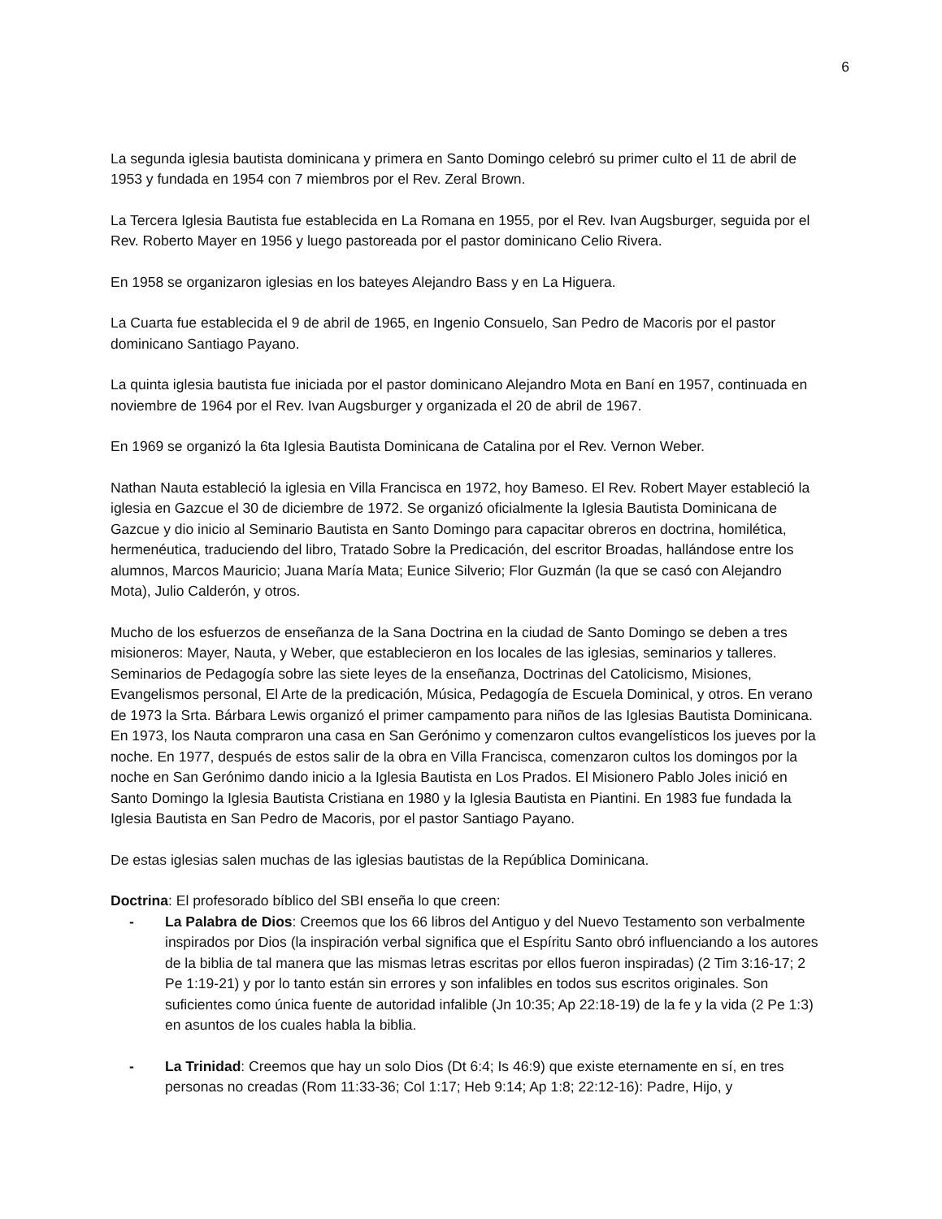6
La segunda iglesia bautista dominicana y primera en Santo Domingo celebró su primer culto el 11 de abril de 1953 y fundada en 1954 con 7 miembros por el Rev. Zeral Brown.
La Tercera Iglesia Bautista fue establecida en La Romana en 1955, por el Rev. Ivan Augsburger, seguida por el Rev. Roberto Mayer en 1956 y luego pastoreada por el pastor dominicano Celio Rivera.
En 1958 se organizaron iglesias en los bateyes Alejandro Bass y en La Higuera.
La Cuarta fue establecida el 9 de abril de 1965, en Ingenio Consuelo, San Pedro de Macoris por el pastor dominicano Santiago Payano.
La quinta iglesia bautista fue iniciada por el pastor dominicano Alejandro Mota en Baní en 1957, continuada en noviembre de 1964 por el Rev. Ivan Augsburger y organizada el 20 de abril de 1967.
En 1969 se organizó la 6ta Iglesia Bautista Dominicana de Catalina por el Rev. Vernon Weber.
Nathan Nauta estableció la iglesia en Villa Francisca en 1972, hoy Bameso. El Rev. Robert Mayer estableció la iglesia en Gazcue el 30 de diciembre de 1972. Se organizó oficialmente la Iglesia Bautista Dominicana de Gazcue y dio inicio al Seminario Bautista en Santo Domingo para capacitar obreros en doctrina, homilética, hermenéutica, traduciendo del libro, Tratado Sobre la Predicación, del escritor Broadas, hallándose entre los alumnos, Marcos Mauricio; Juana María Mata; Eunice Silverio; Flor Guzmán (la que se casó con Alejandro Mota), Julio Calderón, y otros.
Mucho de los esfuerzos de enseñanza de la Sana Doctrina en la ciudad de Santo Domingo se deben a tres misioneros: Mayer, Nauta, y Weber, que establecieron en los locales de las iglesias, seminarios y talleres. Seminarios de Pedagogía sobre las siete leyes de la enseñanza, Doctrinas del Catolicismo, Misiones, Evangelismos personal, El Arte de la predicación, Música, Pedagogía de Escuela Dominical, y otros. En verano de 1973 la Srta. Bárbara Lewis organizó el primer campamento para niños de las Iglesias Bautista Dominicana. En 1973, los Nauta compraron una casa en San Gerónimo y comenzaron cultos evangelísticos los jueves por la noche. En 1977, después de estos salir de la obra en Villa Francisca, comenzaron cultos los domingos por la noche en San Gerónimo dando inicio a la Iglesia Bautista en Los Prados. El Misionero Pablo Joles inició en Santo Domingo la Iglesia Bautista Cristiana en 1980 y la Iglesia Bautista en Piantini. En 1983 fue fundada la Iglesia Bautista en San Pedro de Macoris, por el pastor Santiago Payano.
De estas iglesias salen muchas de las iglesias bautistas de la República Dominicana.
Doctrina: El profesorado bíblico del SBI enseña lo que creen:
- La Palabra de Dios: Creemos que los 66 libros del Antiguo y del Nuevo Testamento son verbalmente inspirados por Dios (la inspiración verbal significa que el Espíritu Santo obró influenciando a los autores de la biblia de tal manera que las mismas letras escritas por ellos fueron inspiradas) (2 Tim 3:16-17; 2 Pe 1:19-21) y por lo tanto están sin errores y son infalibles en todos sus escritos originales. Son suficientes como única fuente de autoridad infalible (Jn 10:35; Ap 22:18-19) de la fe y la vida (2 Pe 1:3) en asuntos de los cuales habla la biblia.
- La Trinidad: Creemos que hay un solo Dios (Dt 6:4; Is 46:9) que existe eternamente en sí, en tres personas no creadas (Rom 11:33-36; Col 1:17; Heb 9:14; Ap 1:8; 22:12-16): Padre, Hijo, y